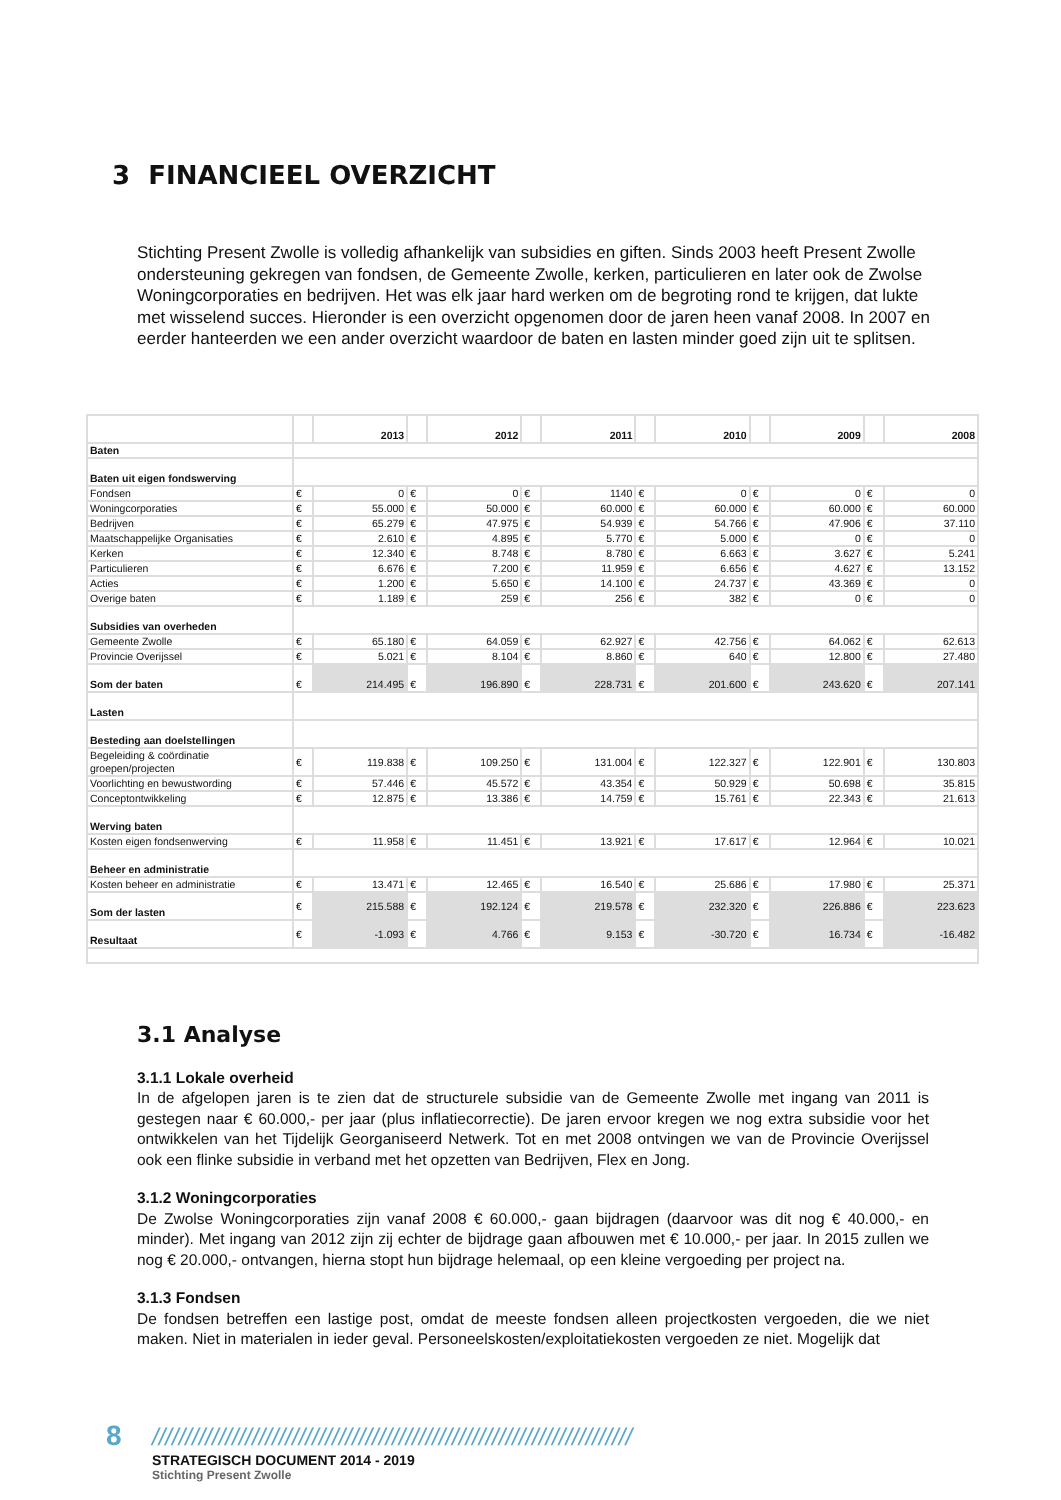3 FINANCIEEL OVERZICHT
Stichting Present Zwolle is volledig afhankelijk van subsidies en giften. Sinds 2003 heeft Present Zwolle ondersteuning gekregen van fondsen, de Gemeente Zwolle, kerken, particulieren en later ook de Zwolse Woningcorporaties en bedrijven. Het was elk jaar hard werken om de begroting rond te krijgen, dat lukte met wisselend succes. Hieronder is een overzicht opgenomen door de jaren heen vanaf 2008. In 2007 en eerder hanteerden we een ander overzicht waardoor de baten en lasten minder goed zijn uit te splitsen.
| | | 2013 | | 2012 | | 2011 | | 2010 | | 2009 | | 2008 |
| --- | --- | --- | --- | --- | --- | --- | --- | --- | --- | --- | --- | --- |
| Baten | | | | | | | | | | | | |
| Baten uit eigen fondswerving | | | | | | | | | | | | |
| Fondsen | € | 0 | € | 0 | € | 1140 | € | 0 | € | 0 | € | 0 |
| Woningcorporaties | € | 55.000 | € | 50.000 | € | 60.000 | € | 60.000 | € | 60.000 | € | 60.000 |
| Bedrijven | € | 65.279 | € | 47.975 | € | 54.939 | € | 54.766 | € | 47.906 | € | 37.110 |
| Maatschappelijke Organisaties | € | 2.610 | € | 4.895 | € | 5.770 | € | 5.000 | € | 0 | € | 0 |
| Kerken | € | 12.340 | € | 8.748 | € | 8.780 | € | 6.663 | € | 3.627 | € | 5.241 |
| Particulieren | € | 6.676 | € | 7.200 | € | 11.959 | € | 6.656 | € | 4.627 | € | 13.152 |
| Acties | € | 1.200 | € | 5.650 | € | 14.100 | € | 24.737 | € | 43.369 | € | 0 |
| Overige baten | € | 1.189 | € | 259 | € | 256 | € | 382 | € | 0 | € | 0 |
| Subsidies van overheden | | | | | | | | | | | | |
| Gemeente Zwolle | € | 65.180 | € | 64.059 | € | 62.927 | € | 42.756 | € | 64.062 | € | 62.613 |
| Provincie Overijssel | € | 5.021 | € | 8.104 | € | 8.860 | € | 640 | € | 12.800 | € | 27.480 |
| Som der baten | € | 214.495 | € | 196.890 | € | 228.731 | € | 201.600 | € | 243.620 | € | 207.141 |
| Lasten | | | | | | | | | | | | |
| Besteding aan doelstellingen | | | | | | | | | | | | |
| Begeleiding & coördinatie groepen/projecten | € | 119.838 | € | 109.250 | € | 131.004 | € | 122.327 | € | 122.901 | € | 130.803 |
| Voorlichting en bewustwording | € | 57.446 | € | 45.572 | € | 43.354 | € | 50.929 | € | 50.698 | € | 35.815 |
| Conceptontwikkeling | € | 12.875 | € | 13.386 | € | 14.759 | € | 15.761 | € | 22.343 | € | 21.613 |
| Werving baten | | | | | | | | | | | | |
| Kosten eigen fondsenwerving | € | 11.958 | € | 11.451 | € | 13.921 | € | 17.617 | € | 12.964 | € | 10.021 |
| Beheer en administratie | | | | | | | | | | | | |
| Kosten beheer en administratie | € | 13.471 | € | 12.465 | € | 16.540 | € | 25.686 | € | 17.980 | € | 25.371 |
| Som der lasten | € | 215.588 | € | 192.124 | € | 219.578 | € | 232.320 | € | 226.886 | € | 223.623 |
| Resultaat | € | -1.093 | € | 4.766 | € | 9.153 | € | -30.720 | € | 16.734 | € | -16.482 |
3.1 Analyse
3.1.1 Lokale overheid
In de afgelopen jaren is te zien dat de structurele subsidie van de Gemeente Zwolle met ingang van 2011 is gestegen naar € 60.000,- per jaar (plus inflatiecorrectie). De jaren ervoor kregen we nog extra subsidie voor het ontwikkelen van het Tijdelijk Georganiseerd Netwerk. Tot en met 2008 ontvingen we van de Provincie Overijssel ook een flinke subsidie in verband met het opzetten van Bedrijven, Flex en Jong.
3.1.2 Woningcorporaties
De Zwolse Woningcorporaties zijn vanaf 2008 € 60.000,- gaan bijdragen (daarvoor was dit nog € 40.000,- en minder). Met ingang van 2012 zijn zij echter de bijdrage gaan afbouwen met € 10.000,- per jaar. In 2015 zullen we nog € 20.000,- ontvangen, hierna stopt hun bijdrage helemaal, op een kleine vergoeding per project na.
3.1.3 Fondsen
De fondsen betreffen een lastige post, omdat de meeste fondsen alleen projectkosten vergoeden, die we niet maken. Niet in materialen in ieder geval. Personeelskosten/exploitatiekosten vergoeden ze niet. Mogelijk dat
8 ////////////////////////////////////////////////////////////////////////
STRATEGISCH DOCUMENT 2014 - 2019
Stichting Present Zwolle